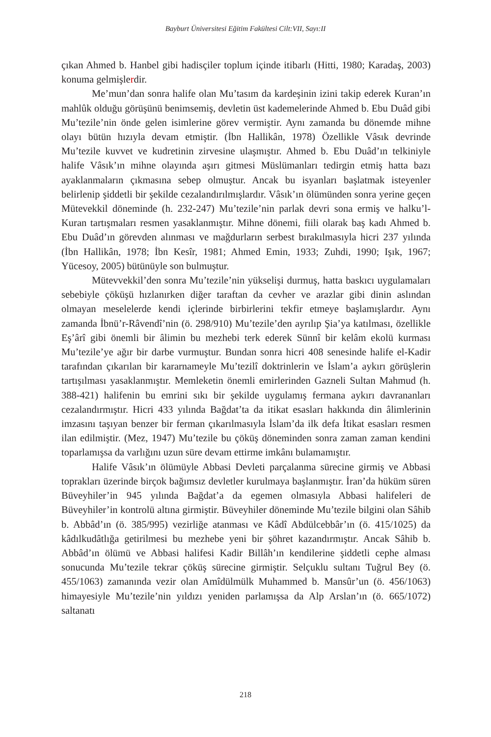Bayburt Üniversitesi Eğitim Fakültesi Cilt:VII, Sayı:II
çıkan Ahmed b. Hanbel gibi hadisçiler toplum içinde itibarlı (Hitti, 1980; Karadaş, 2003) konuma gelmişlerdir.
Me’mun’dan sonra halife olan Mu’tasım da kardeşinin izini takip ederek Kuran’ın mahlûk olduğu görüşünü benimsemiş, devletin üst kademelerinde Ahmed b. Ebu Duâd gibi Mu’tezile’nin önde gelen isimlerine görev vermiştir. Aynı zamanda bu dönemde mihne olayı bütün hızıyla devam etmiştir. (İbn Hallikân, 1978) Özellikle Vâsık devrinde Mu’tezile kuvvet ve kudretinin zirvesine ulaşmıştır. Ahmed b. Ebu Duâd’ın telkiniyle halife Vâsık’ın mihne olayında aşırı gitmesi Müslümanları tedirgin etmiş hatta bazı ayaklanmaların çıkmasına sebep olmuştur. Ancak bu isyanları başlatmak isteyenler belirlenip şiddetli bir şekilde cezalandırılmışlardır. Vâsık’ın ölümünden sonra yerine geçen Mütevekkil döneminde (h. 232-247) Mu’tezile’nin parlak devri sona ermiş ve halku’l-Kuran tartışmaları resmen yasaklanmıştır. Mihne dönemi, fiili olarak baş kadı Ahmed b. Ebu Duâd’ın görevden alınması ve mağdurların serbest bırakılmasıyla hicri 237 yılında (İbn Hallikân, 1978; İbn Kesîr, 1981; Ahmed Emin, 1933; Zuhdi, 1990; Işık, 1967; Yücesoy, 2005) bütünüyle son bulmuştur.
Mütevvekkil’den sonra Mu’tezile’nin yükselişi durmuş, hatta baskıcı uygulamaları sebebiyle çöküşü hızlanırken diğer taraftan da cevher ve arazlar gibi dinin aslından olmayan meselelerde kendi içlerinde birbirlerini tekfir etmeye başlamışlardır. Aynı zamanda İbnü’r-Râvendî’nin (ö. 298/910) Mu’tezile’den ayrılıp Şia’ya katılması, özellikle Eş’ârî gibi önemli bir âlimin bu mezhebi terk ederek Sünnî bir kelâm ekolü kurması Mu’tezile’ye ağır bir darbe vurmuştur. Bundan sonra hicri 408 senesinde halife el-Kadir tarafından çıkarılan bir kararnameyle Mu’tezilî doktrinlerin ve İslam’a aykırı görüşlerin tartışılması yasaklanmıştır. Memleketin önemli emirlerinden Gazneli Sultan Mahmud (h. 388-421) halifenin bu emrini sıkı bir şekilde uygulamış fermana aykırı davrananları cezalandırmıştır. Hicri 433 yılında Bağdat’ta da itikat esasları hakkında din âlimlerinin imzasını taşıyan benzer bir ferman çıkarılmasıyla İslam’da ilk defa İtikat esasları resmen ilan edilmiştir. (Mez, 1947) Mu’tezile bu çöküş döneminden sonra zaman zaman kendini toparlamışsa da varlığını uzun süre devam ettirme imkânı bulamamıştır.
Halife Vâsık’ın ölümüyle Abbasi Devleti parçalanma sürecine girmiş ve Abbasi toprakları üzerinde birçok bağımsız devletler kurulmaya başlanmıştır. İran’da hüküm süren Büveyhiler’in 945 yılında Bağdat’a da egemen olmasıyla Abbasi halifeleri de Büveyhiler’in kontrolü altına girmiştir. Büveyhiler döneminde Mu’tezile bilgini olan Sâhib b. Abbâd’ın (ö. 385/995) vezirliğe atanması ve Kâdî Abdülcebbâr’ın (ö. 415/1025) da kâdılkudâtlığa getirilmesi bu mezhebe yeni bir şöhret kazandırmıştır. Ancak Sâhib b. Abbâd’ın ölümü ve Abbasi halifesi Kadir Billâh’ın kendilerine şiddetli cephe alması sonucunda Mu’tezile tekrar çöküş sürecine girmiştir. Selçuklu sultanı Tuğrul Bey (ö. 455/1063) zamanında vezir olan Amîdülmülk Muhammed b. Mansûr’un (ö. 456/1063) himayesiyle Mu’tezile’nin yıldızı yeniden parlamışsa da Alp Arslan’ın (ö. 665/1072) saltanatı
218